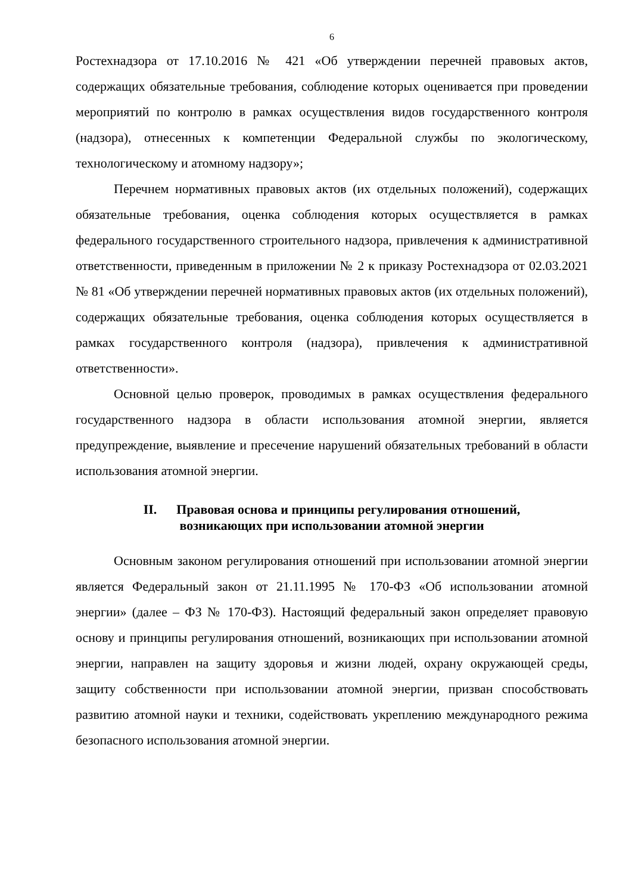6
Ростехнадзора от 17.10.2016 № 421 «Об утверждении перечней правовых актов, содержащих обязательные требования, соблюдение которых оценивается при проведении мероприятий по контролю в рамках осуществления видов государственного контроля (надзора), отнесенных к компетенции Федеральной службы по экологическому, технологическому и атомному надзору»;
Перечнем нормативных правовых актов (их отдельных положений), содержащих обязательные требования, оценка соблюдения которых осуществляется в рамках федерального государственного строительного надзора, привлечения к административной ответственности, приведенным в приложении № 2 к приказу Ростехнадзора от 02.03.2021 № 81 «Об утверждении перечней нормативных правовых актов (их отдельных положений), содержащих обязательные требования, оценка соблюдения которых осуществляется в рамках государственного контроля (надзора), привлечения к административной ответственности».
Основной целью проверок, проводимых в рамках осуществления федерального государственного надзора в области использования атомной энергии, является предупреждение, выявление и пресечение нарушений обязательных требований в области использования атомной энергии.
II. Правовая основа и принципы регулирования отношений,
возникающих при использовании атомной энергии
Основным законом регулирования отношений при использовании атомной энергии является Федеральный закон от 21.11.1995 № 170-ФЗ «Об использовании атомной энергии» (далее – ФЗ № 170-ФЗ). Настоящий федеральный закон определяет правовую основу и принципы регулирования отношений, возникающих при использовании атомной энергии, направлен на защиту здоровья и жизни людей, охрану окружающей среды, защиту собственности при использовании атомной энергии, призван способствовать развитию атомной науки и техники, содействовать укреплению международного режима безопасного использования атомной энергии.